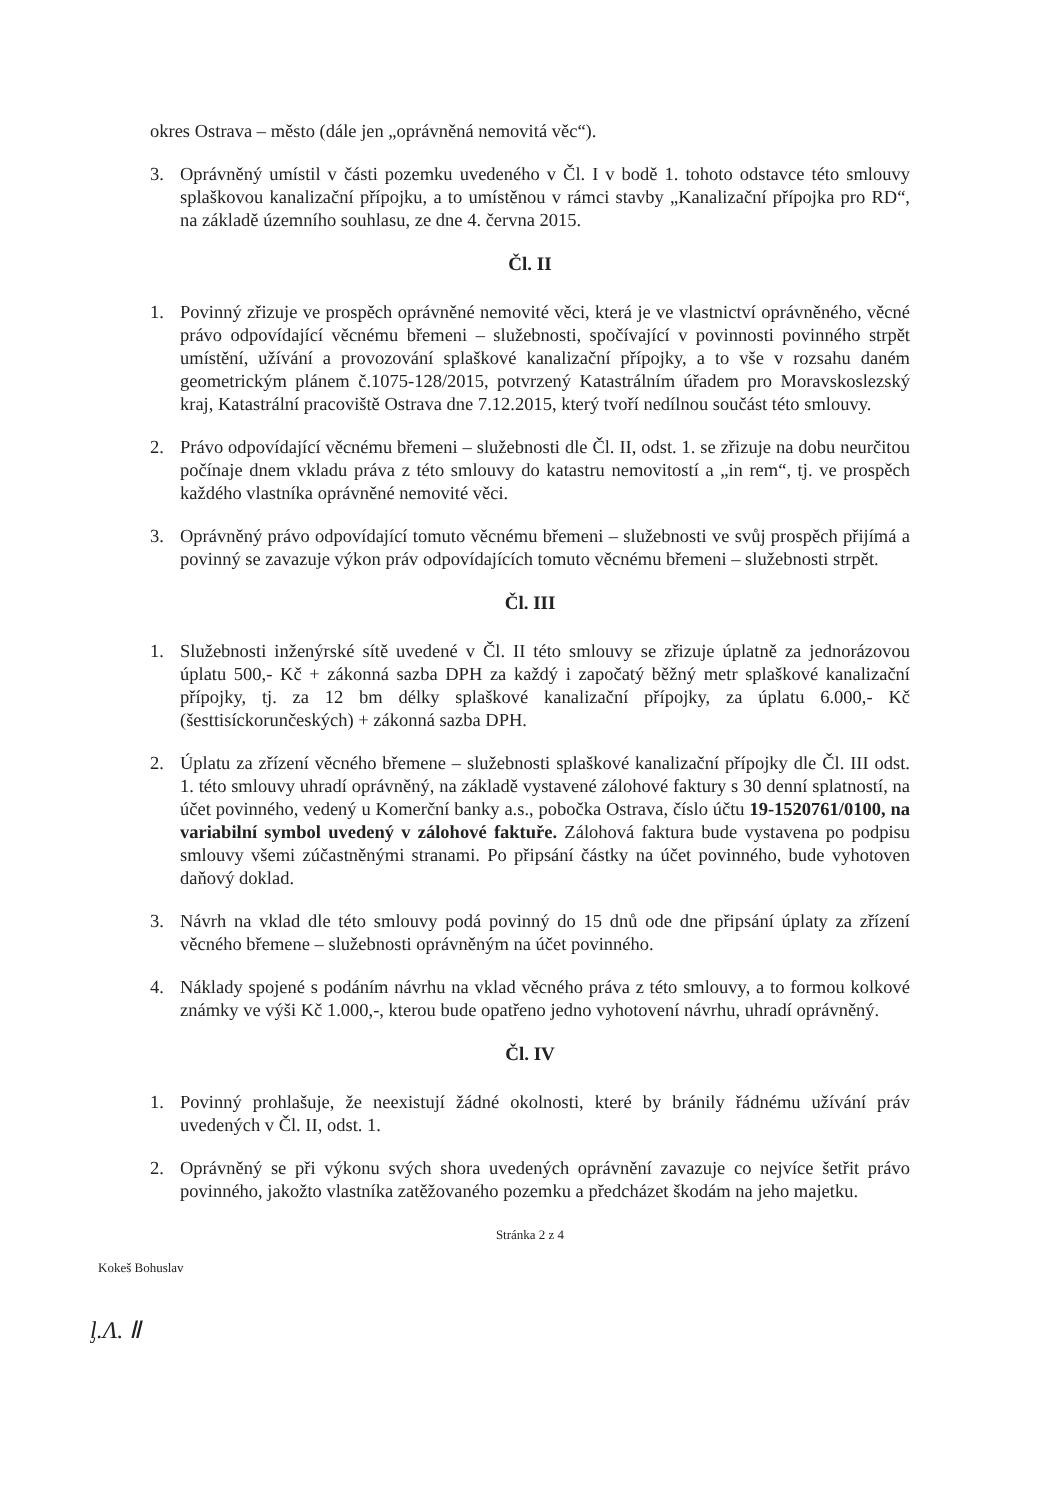okres Ostrava – město (dále jen „oprávněná nemovitá věc“).
3. Oprávněný umístil v části pozemku uvedeného v Čl. I v bodě 1. tohoto odstavce této smlouvy splaškovou kanalizační přípojku, a to umístěnou v rámci stavby „Kanalizační přípojka pro RD“, na základě územního souhlasu, ze dne 4. června 2015.
Čl. II
1. Povinný zřizuje ve prospěch oprávněné nemovité věci, která je ve vlastnictví oprávněného, věcné právo odpovídající věcnému břemeni – služebnosti, spočívající v povinnosti povinného strpět umístění, užívání a provozování splaškové kanalizační přípojky, a to vše v rozsahu daném geometrickým plánem č.1075-128/2015, potvrzený Katastrálním úřadem pro Moravskoslezský kraj, Katastrální pracoviště Ostrava dne 7.12.2015, který tvoří nedílnou součást této smlouvy.
2. Právo odpovídající věcnému břemeni – služebnosti dle Čl. II, odst. 1. se zřizuje na dobu neurčitou počínaje dnem vkladu práva z této smlouvy do katastru nemovitostí a „in rem“, tj. ve prospěch každého vlastníka oprávněné nemovité věci.
3. Oprávněný právo odpovídající tomuto věcnému břemeni – služebnosti ve svůj prospěch přijímá a povinný se zavazuje výkon práv odpovídajících tomuto věcnému břemeni – služebnosti strpět.
Čl. III
1. Služebnosti inženýrské sítě uvedené v Čl. II této smlouvy se zřizuje úplatně za jednorázovou úplatu 500,- Kč + zákonná sazba DPH za každý i započatý běžný metr splaškové kanalizační přípojky, tj. za 12 bm délky splaškové kanalizační přípojky, za úplatu 6.000,- Kč (šesttisíckorunčeských) + zákonná sazba DPH.
2. Úplatu za zřízení věcného břemene – služebnosti splaškové kanalizační přípojky dle Čl. III odst. 1. této smlouvy uhradí oprávněný, na základě vystavené zálohové faktury s 30 denní splatností, na účet povinného, vedený u Komerční banky a.s., pobočka Ostrava, číslo účtu 19-1520761/0100, na variabilní symbol uvedený v zálohové faktuře. Zálohová faktura bude vystavena po podpisu smlouvy všemi zúčastněnými stranami. Po připsání částky na účet povinného, bude vyhotoven daňový doklad.
3. Návrh na vklad dle této smlouvy podá povinný do 15 dnů ode dne připsání úplaty za zřízení věcného břemene – služebnosti oprávněným na účet povinného.
4. Náklady spojené s podáním návrhu na vklad věcného práva z této smlouvy, a to formou kolkové známky ve výši Kč 1.000,-, kterou bude opatřeno jedno vyhotovení návrhu, uhradí oprávněný.
Čl. IV
1. Povinný prohlašuje, že neexistují žádné okolnosti, které by bránily řádnému užívání práv uvedených v Čl. II, odst. 1.
2. Oprávněný se při výkonu svých shora uvedených oprávnění zavazuje co nejvíce šetřit právo povinného, jakožto vlastníka zatěžovaného pozemku a předcházet škodám na jeho majetku.
Stránka 2 z 4
Kokeš Bohuslav
ᶅ.Ʌ. Ⅱ